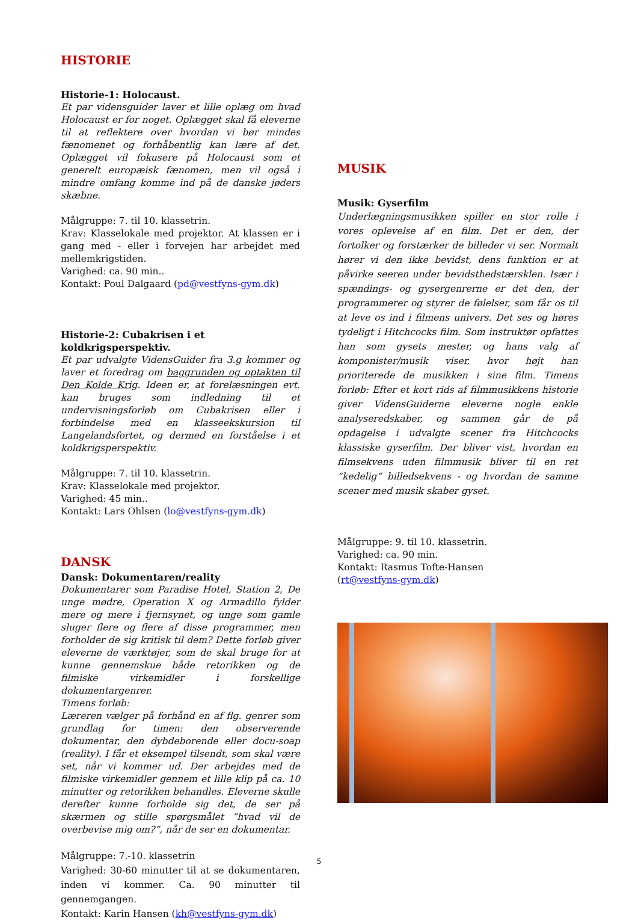HISTORIE
Historie-1: Holocaust.
Et par vidensguider laver et lille oplæg om hvad Holocaust er for noget. Oplægget skal få eleverne til at reflektere over hvordan vi bør mindes fænomenet og forhåbentlig kan lære af det. Oplægget vil fokusere på Holocaust som et generelt europæisk fænomen, men vil også i mindre omfang komme ind på de danske jøders skæbne.
Målgruppe: 7. til 10. klassetrin.
Krav: Klasselokale med projektor. At klassen er i gang med - eller i forvejen har arbejdet med mellemkrigstiden.
Varighed: ca. 90 min..
Kontakt: Poul Dalgaard (pd@vestfyns-gym.dk)
Historie-2: Cubakrisen i et koldkrigsperspektiv.
Et par udvalgte VidensGuider fra 3.g kommer og laver et foredrag om baggrunden og optakten til Den Kolde Krig. Ideen er, at forelæsningen evt. kan bruges som indledning til et undervisningsforløb om Cubakrisen eller i forbindelse med en klasseekskursion til Langelandsfortet, og dermed en forståelse i et koldkrigsperspektiv.
Målgruppe: 7. til 10. klassetrin.
Krav: Klasselokale med projektor.
Varighed: 45 min..
Kontakt: Lars Ohlsen (lo@vestfyns-gym.dk)
DANSK
Dansk: Dokumentaren/reality
Dokumentarer som Paradise Hotel, Station 2, De unge mødre, Operation X og Armadillo fylder mere og mere i fjernsynet, og unge som gamle sluger flere og flere af disse programmer, men forholder de sig kritisk til dem? Dette forløb giver eleverne de værktøjer, som de skal bruge for at kunne gennemskue både retorikken og de filmiske virkemidler i forskellige dokumentargenrer.
Timens forløb:
Læreren vælger på forhånd en af flg. genrer som grundlag for timen: den observerende dokumentar, den dybdeborende eller docu-soap (reality). I får et eksempel tilsendt, som skal være set, når vi kommer ud. Der arbejdes med de filmiske virkemidler gennem et lille klip på ca. 10 minutter og retorikken behandles. Eleverne skulle derefter kunne forholde sig det, de ser på skærmen og stille spørgsmålet ”hvad vil de overbevise mig om?”, når de ser en dokumentar.
Målgruppe: 7.-10. klassetrin
Varighed: 30-60 minutter til at se dokumentaren, inden vi kommer. Ca. 90 minutter til gennemgangen.
Kontakt: Karin Hansen (kh@vestfyns-gym.dk)
MUSIK
Musik: Gyserfilm
Underlægningsmusikken spiller en stor rolle i vores oplevelse af en film. Det er den, der fortolker og forstærker de billeder vi ser. Normalt hører vi den ikke bevidst, dens funktion er at påvirke seeren under bevidsthedstærsklen. Især i spændings- og gysergenrerne er det den, der programmerer og styrer de følelser, som får os til at leve os ind i filmens univers. Det ses og høres tydeligt i Hitchcocks film. Som instruktør opfattes han som gysets mester, og hans valg af komponister/musik viser, hvor højt han prioriterede de musikken i sine film. Timens forløb: Efter et kort rids af filmmusikkens historie giver VidensGuiderne eleverne nogle enkle analyseredskaber, og sammen går de på opdagelse i udvalgte scener fra Hitchcocks klassiske gyserfilm. Der bliver vist, hvordan en filmsekvens uden filmmusik bliver til en ret “kedelig” billedsekvens - og hvordan de samme scener med musik skaber gyset.
Målgruppe: 9. til 10. klassetrin.
Varighed: ca. 90 min.
Kontakt: Rasmus Tofte-Hansen
(rt@vestfyns-gym.dk)
5